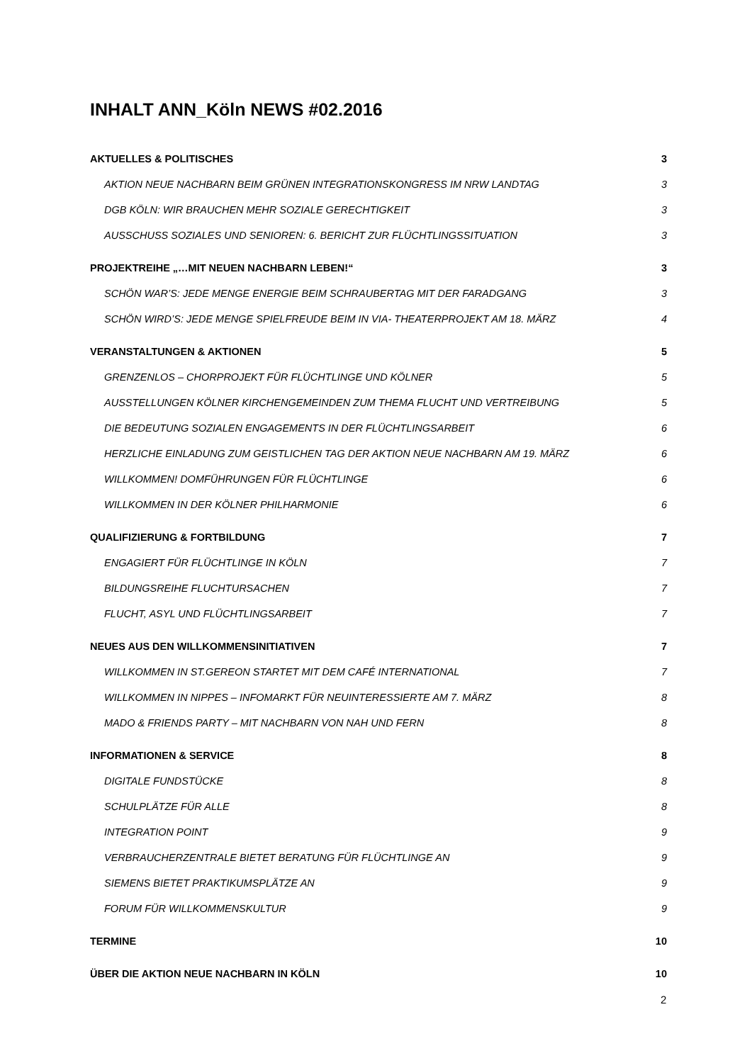INHALT ANN_Köln NEWS #02.2016
AKTUELLES & POLITISCHES 3
AKTION NEUE NACHBARN BEIM GRÜNEN INTEGRATIONSKONGRESS IM NRW LANDTAG 3
DGB KÖLN: WIR BRAUCHEN MEHR SOZIALE GERECHTIGKEIT 3
AUSSCHUSS SOZIALES UND SENIOREN: 6. BERICHT ZUR FLÜCHTLINGSSITUATION 3
PROJEKTREIHE „…MIT NEUEN NACHBARN LEBEN!“3
SCHÖN WAR’S: JEDE MENGE ENERGIE BEIM SCHRAUBERTAG MIT DER FARADGANG 3
SCHÖN WIRD’S: JEDE MENGE SPIELFREUDE BEIM IN VIA- THEATERPROJEKT AM 18. MÄRZ 4
VERANSTALTUNGEN & AKTIONEN 5
GRENZENLOS – CHORPROJEKT FÜR FLÜCHTLINGE UND KÖLNER 5
AUSSTELLUNGEN KÖLNER KIRCHENGEMEINDEN ZUM THEMA FLUCHT UND VERTREIBUNG 5
DIE BEDEUTUNG SOZIALEN ENGAGEMENTS IN DER FLÜCHTLINGSARBEIT 6
HERZLICHE EINLADUNG ZUM GEISTLICHEN TAG DER AKTION NEUE NACHBARN AM 19. MÄRZ 6
WILLKOMMEN! DOMFÜHRUNGEN FÜR FLÜCHTLINGE 6
WILLKOMMEN IN DER KÖLNER PHILHARMONIE 6
QUALIFIZIERUNG & FORTBILDUNG 7
ENGAGIERT FÜR FLÜCHTLINGE IN KÖLN 7
BILDUNGSREIHE FLUCHTURSACHEN 7
FLUCHT, ASYL UND FLÜCHTLINGSARBEIT 7
NEUES AUS DEN WILLKOMMENSINITIATIVEN 7
WILLKOMMEN IN ST.GEREON STARTET MIT DEM CAFÉ INTERNATIONAL 7
WILLKOMMEN IN NIPPES – INFOMARKT FÜR NEUINTERESSIERTE AM 7. MÄRZ 8
MADO & FRIENDS PARTY – MIT NACHBARN VON NAH UND FERN 8
INFORMATIONEN & SERVICE 8
DIGITALE FUNDSTÜCKE 8
SCHULPLÄTZE FÜR ALLE 8
INTEGRATION POINT 9
VERBRAUCHERZENTRALE BIETET BERATUNG FÜR FLÜCHTLINGE AN 9
SIEMENS BIETET PRAKTIKUMSPLÄTZE AN 9
FORUM FÜR WILLKOMMENSKULTUR 9
TERMINE 10
ÜBER DIE AKTION NEUE NACHBARN IN KÖLN 10
2